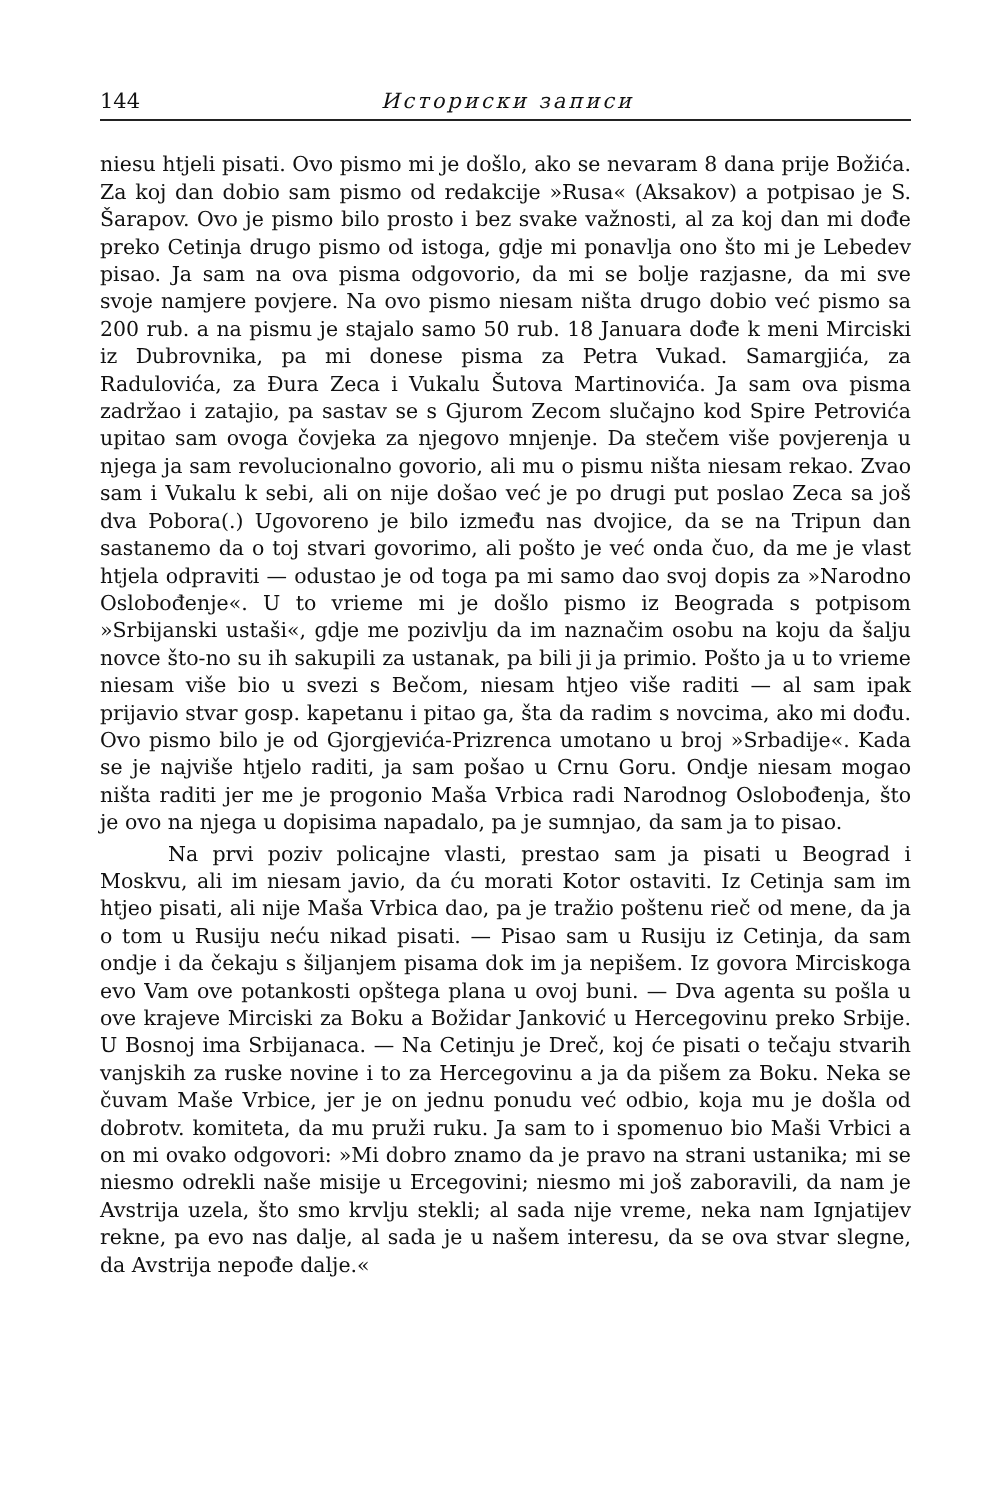144 Историски записи
niesu htjeli pisati. Ovo pismo mi je došlo, ako se nevaram 8 dana prije Božića. Za koj dan dobio sam pismo od redakcije »Rusa« (Aksakov) a potpisao je S. Šarapov. Ovo je pismo bilo prosto i bez svake važnosti, al za koj dan mi dođe preko Cetinja drugo pismo od istoga, gdje mi ponavlja ono što mi je Lebedev pisao. Ja sam na ova pisma odgovorio, da mi se bolje razjasne, da mi sve svoje namjere povjere. Na ovo pismo niesam ništa drugo dobio već pismo sa 200 rub. a na pismu je stajalo samo 50 rub. 18 Januara dođe k meni Mirciski iz Dubrovnika, pa mi donese pisma za Petra Vukad. Samargjića, za Radulovića, za Đura Zeca i Vukalu Šutova Martinovića. Ja sam ova pisma zadržao i zatajio, pa sastav se s Gjurom Zecom slučajno kod Spire Petrovića upitao sam ovoga čovjeka za njegovo mnjenje. Da stečem više povjerenja u njega ja sam revolucionalno govorio, ali mu o pismu ništa niesam rekao. Zvao sam i Vukalu k sebi, ali on nije došao već je po drugi put poslao Zeca sa još dva Pobora(.) Ugovoreno je bilo između nas dvojice, da se na Tripun dan sastanemo da o toj stvari govorimo, ali pošto je već onda čuo, da me je vlast htjela odpraviti — odustao je od toga pa mi samo dao svoj dopis za »Narodno Oslobođenje«. U to vrieme mi je došlo pismo iz Beograda s potpisom »Srbijanski ustaši«, gdje me pozivlju da im naznačim osobu na koju da šalju novce što-no su ih sakupili za ustanak, pa bili ji ja primio. Pošto ja u to vrieme niesam više bio u svezi s Bečom, niesam htjeo više raditi — al sam ipak prijavio stvar gosp. kapetanu i pitao ga, šta da radim s novcima, ako mi dođu. Ovo pismo bilo je od Gjorgjevića-Prizrenca umotano u broj »Srbadije«. Kada se je najviše htjelo raditi, ja sam pošao u Crnu Goru. Ondje niesam mogao ništa raditi jer me je progonio Maša Vrbica radi Narodnog Oslobođenja, što je ovo na njega u dopisima napadalo, pa je sumnjao, da sam ja to pisao.
Na prvi poziv policajne vlasti, prestao sam ja pisati u Beograd i Moskvu, ali im niesam javio, da ću morati Kotor ostaviti. Iz Cetinja sam im htjeo pisati, ali nije Maša Vrbica dao, pa je tražio poštenu rieč od mene, da ja o tom u Rusiju neću nikad pisati. — Pisao sam u Rusiju iz Cetinja, da sam ondje i da čekaju s šiljanjem pisama dok im ja nepišem. Iz govora Mirciskoga evo Vam ove potankosti opštega plana u ovoj buni. — Dva agenta su pošla u ove krajeve Mirciski za Boku a Božidar Janković u Hercegovinu preko Srbije. U Bosnoj ima Srbijanaca. — Na Cetinju je Dreč, koj će pisati o tečaju stvarih vanjskih za ruske novine i to za Hercegovinu a ja da pišem za Boku. Neka se čuvam Maše Vrbice, jer je on jednu ponudu već odbio, koja mu je došla od dobrotv. komiteta, da mu pruži ruku. Ja sam to i spomenuo bio Maši Vrbici a on mi ovako odgovori: »Mi dobro znamo da je pravo na strani ustanika; mi se niesmo odrekli naše misije u Ercegovini; niesmo mi još zaboravili, da nam je Avstrija uzela, što smo krvlju stekli; al sada nije vreme, neka nam Ignjatijev rekne, pa evo nas dalje, al sada je u našem interesu, da se ova stvar slegne, da Avstrija nepođe dalje.«